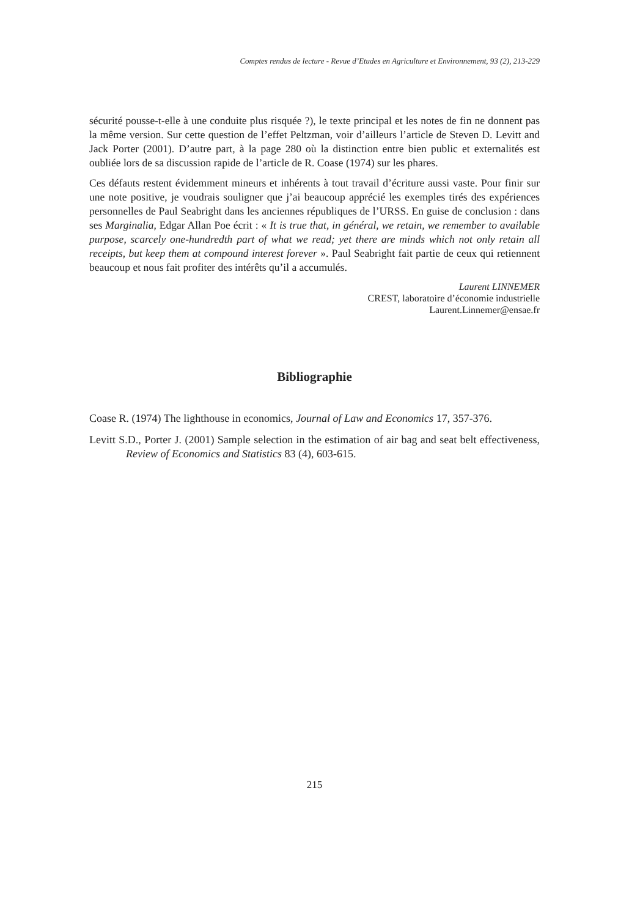Comptes rendus de lecture - Revue d’Etudes en Agriculture et Environnement, 93 (2), 213-229
sécurité pousse-t-elle à une conduite plus risquée ?), le texte principal et les notes de fin ne donnent pas la même version. Sur cette question de l’effet Peltzman, voir d’ailleurs l’article de Steven D. Levitt and Jack Porter (2001). D’autre part, à la page 280 où la distinction entre bien public et externalités est oubliée lors de sa discussion rapide de l’article de R. Coase (1974) sur les phares.
Ces défauts restent évidemment mineurs et inhérents à tout travail d’écriture aussi vaste. Pour finir sur une note positive, je voudrais souligner que j’ai beaucoup apprécié les exemples tirés des expériences personnelles de Paul Seabright dans les anciennes républiques de l’URSS. En guise de conclusion : dans ses Marginalia, Edgar Allan Poe écrit : « It is true that, in général, we retain, we remember to available purpose, scarcely one-hundredth part of what we read; yet there are minds which not only retain all receipts, but keep them at compound interest forever ». Paul Seabright fait partie de ceux qui retiennent beaucoup et nous fait profiter des intérêts qu’il a accumulés.
Laurent LINNEMER
CREST, laboratoire d’économie industrielle
Laurent.Linnemer@ensae.fr
Bibliographie
Coase R. (1974) The lighthouse in economics, Journal of Law and Economics 17, 357-376.
Levitt S.D., Porter J. (2001) Sample selection in the estimation of air bag and seat belt effectiveness, Review of Economics and Statistics 83 (4), 603-615.
215